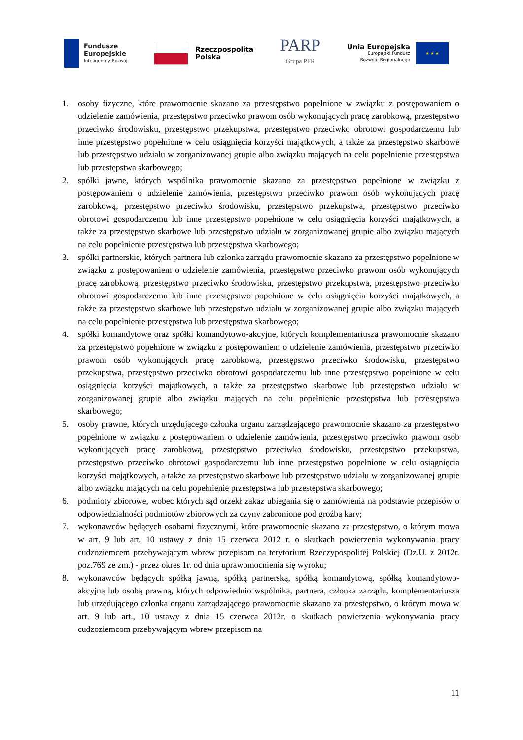Fundusze
Europejskie
Inteligentny Rozwój
Rzeczpospolita
Polska
PARP
Grupa PFR
Unia Europejska
Europejski Fundusz
Rozwoju Regionalnego
★ ★ ★
1. osoby fizyczne, które prawomocnie skazano za przestępstwo popełnione w związku z postępowaniem o udzielenie zamówienia, przestępstwo przeciwko prawom osób wykonujących pracę zarobkową, przestępstwo przeciwko środowisku, przestępstwo przekupstwa, przestępstwo przeciwko obrotowi gospodarczemu lub inne przestępstwo popełnione w celu osiągnięcia korzyści majątkowych, a także za przestępstwo skarbowe lub przestępstwo udziału w zorganizowanej grupie albo związku mających na celu popełnienie przestępstwa lub przestępstwa skarbowego;
2. spółki jawne, których wspólnika prawomocnie skazano za przestępstwo popełnione w związku z postępowaniem o udzielenie zamówienia, przestępstwo przeciwko prawom osób wykonujących pracę zarobkową, przestępstwo przeciwko środowisku, przestępstwo przekupstwa, przestępstwo przeciwko obrotowi gospodarczemu lub inne przestępstwo popełnione w celu osiągnięcia korzyści majątkowych, a także za przestępstwo skarbowe lub przestępstwo udziału w zorganizowanej grupie albo związku mających na celu popełnienie przestępstwa lub przestępstwa skarbowego;
3. spółki partnerskie, których partnera lub członka zarządu prawomocnie skazano za przestępstwo popełnione w związku z postępowaniem o udzielenie zamówienia, przestępstwo przeciwko prawom osób wykonujących pracę zarobkową, przestępstwo przeciwko środowisku, przestępstwo przekupstwa, przestępstwo przeciwko obrotowi gospodarczemu lub inne przestępstwo popełnione w celu osiągnięcia korzyści majątkowych, a także za przestępstwo skarbowe lub przestępstwo udziału w zorganizowanej grupie albo związku mających na celu popełnienie przestępstwa lub przestępstwa skarbowego;
4. spółki komandytowe oraz spółki komandytowo-akcyjne, których komplementariusza prawomocnie skazano za przestępstwo popełnione w związku z postępowaniem o udzielenie zamówienia, przestępstwo przeciwko prawom osób wykonujących pracę zarobkową, przestępstwo przeciwko środowisku, przestępstwo przekupstwa, przestępstwo przeciwko obrotowi gospodarczemu lub inne przestępstwo popełnione w celu osiągnięcia korzyści majątkowych, a także za przestępstwo skarbowe lub przestępstwo udziału w zorganizowanej grupie albo związku mających na celu popełnienie przestępstwa lub przestępstwa skarbowego;
5. osoby prawne, których urzędującego członka organu zarządzającego prawomocnie skazano za przestępstwo popełnione w związku z postępowaniem o udzielenie zamówienia, przestępstwo przeciwko prawom osób wykonujących pracę zarobkową, przestępstwo przeciwko środowisku, przestępstwo przekupstwa, przestępstwo przeciwko obrotowi gospodarczemu lub inne przestępstwo popełnione w celu osiągnięcia korzyści majątkowych, a także za przestępstwo skarbowe lub przestępstwo udziału w zorganizowanej grupie albo związku mających na celu popełnienie przestępstwa lub przestępstwa skarbowego;
6. podmioty zbiorowe, wobec których sąd orzekł zakaz ubiegania się o zamówienia na podstawie przepisów o odpowiedzialności podmiotów zbiorowych za czyny zabronione pod groźbą kary;
7. wykonawców będących osobami fizycznymi, które prawomocnie skazano za przestępstwo, o którym mowa w art. 9 lub art. 10 ustawy z dnia 15 czerwca 2012 r. o skutkach powierzenia wykonywania pracy cudzoziemcem przebywającym wbrew przepisom na terytorium Rzeczypospolitej Polskiej (Dz.U. z 2012r. poz.769 ze zm.) - przez okres 1r. od dnia uprawomocnienia się wyroku;
8. wykonawców będących spółką jawną, spółką partnerską, spółką komandytową, spółką komandytowo-akcyjną lub osobą prawną, których odpowiednio wspólnika, partnera, członka zarządu, komplementariusza lub urzędującego członka organu zarządzającego prawomocnie skazano za przestępstwo, o którym mowa w art. 9 lub art., 10 ustawy z dnia 15 czerwca 2012r. o skutkach powierzenia wykonywania pracy cudzoziemcom przebywającym wbrew przepisom na
11